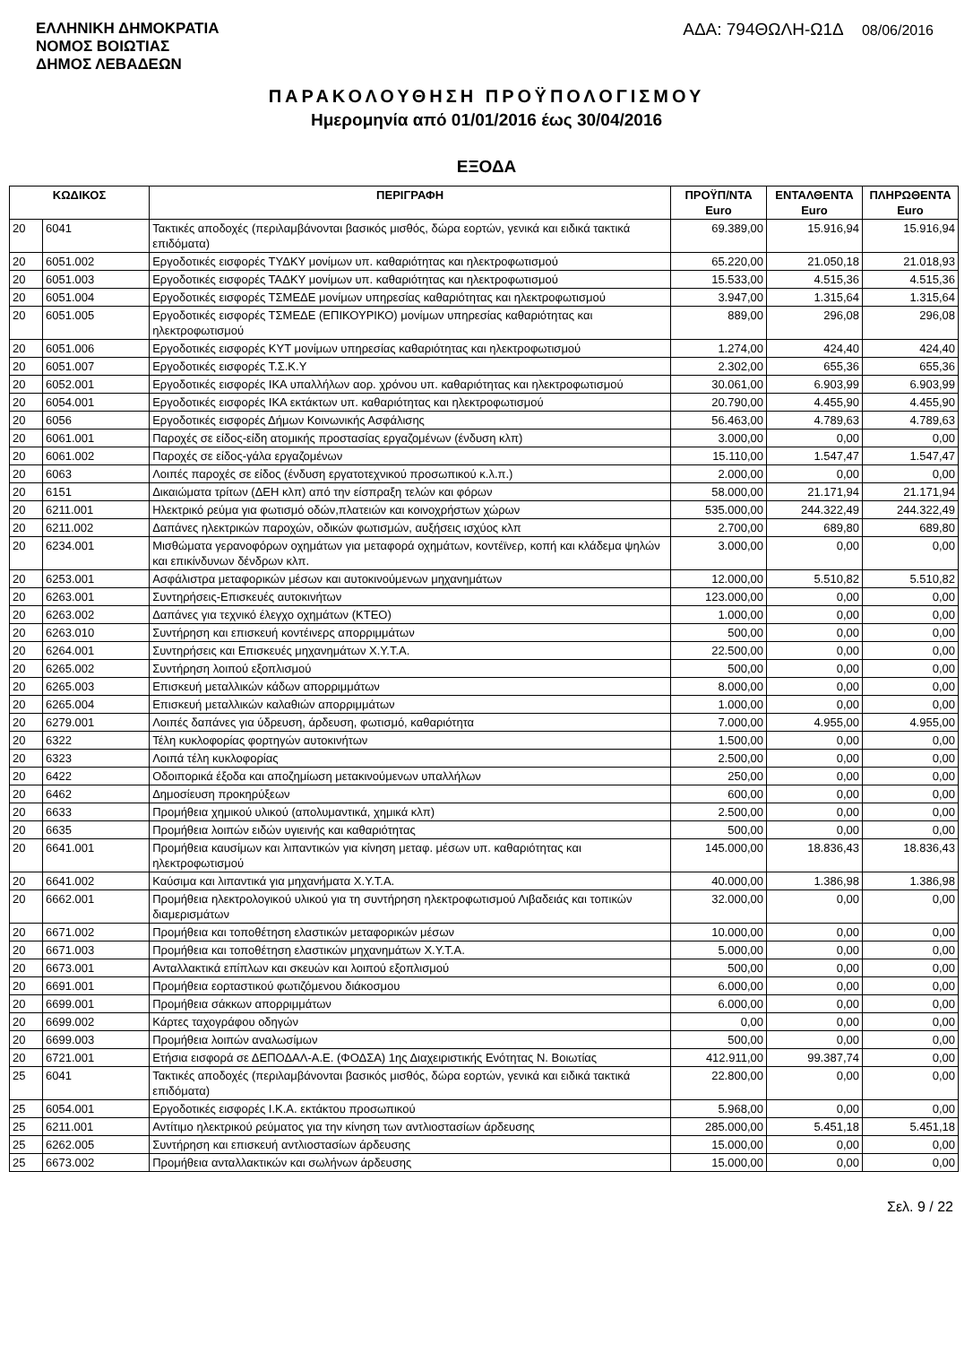ΕΛΛΗΝΙΚΗ ΔΗΜΟΚΡΑΤΙΑ
ΝΟΜΟΣ ΒΟΙΩΤΙΑΣ
ΔΗΜΟΣ ΛΕΒΑΔΕΩΝ
ΑΔΑ: 794ΘΩΛΗ-Ω1Δ 08/06/2016
ΠΑΡΑΚΟΛΟΥΘΗΣΗ ΠΡΟΫΠΟΛΟΓΙΣΜΟΥ
Ημερομηνία από 01/01/2016 έως 30/04/2016
ΕΞΟΔΑ
| ΚΩΔΙΚΟΣ | | ΠΕΡΙΓΡΑΦΗ | ΠΡΟΫΠ/ΝΤΑ Euro | ΕΝΤΑΛΘΕΝΤΑ Euro | ΠΛΗΡΩΘΕΝΤΑ Euro |
| --- | --- | --- | --- | --- | --- |
| 20 | 6041 | Τακτικές αποδοχές (περιλαμβάνονται βασικός μισθός, δώρα εορτών, γενικά και ειδικά τακτικά επιδόματα) | 69.389,00 | 15.916,94 | 15.916,94 |
| 20 | 6051.002 | Εργοδοτικές εισφορές ΤΥΔΚΥ μονίμων υπ. καθαριότητας και ηλεκτροφωτισμού | 65.220,00 | 21.050,18 | 21.018,93 |
| 20 | 6051.003 | Εργοδοτικές εισφορές ΤΑΔΚΥ μονίμων υπ. καθαριότητας και ηλεκτροφωτισμού | 15.533,00 | 4.515,36 | 4.515,36 |
| 20 | 6051.004 | Εργοδοτικές εισφορές ΤΣΜΕΔΕ μονίμων υπηρεσίας καθαριότητας και ηλεκτροφωτισμού | 3.947,00 | 1.315,64 | 1.315,64 |
| 20 | 6051.005 | Εργοδοτικές εισφορές ΤΣΜΕΔΕ (ΕΠΙΚΟΥΡΙΚΟ) μονίμων υπηρεσίας καθαριότητας και ηλεκτροφωτισμού | 889,00 | 296,08 | 296,08 |
| 20 | 6051.006 | Εργοδοτικές εισφορές ΚΥΤ μονίμων υπηρεσίας καθαριότητας και ηλεκτροφωτισμού | 1.274,00 | 424,40 | 424,40 |
| 20 | 6051.007 | Εργοδοτικές εισφορές Τ.Σ.Κ.Υ | 2.302,00 | 655,36 | 655,36 |
| 20 | 6052.001 | Εργοδοτικές εισφορές ΙΚΑ υπαλλήλων αορ. χρόνου υπ. καθαριότητας και ηλεκτροφωτισμού | 30.061,00 | 6.903,99 | 6.903,99 |
| 20 | 6054.001 | Εργοδοτικές εισφορές ΙΚΑ εκτάκτων υπ. καθαριότητας και ηλεκτροφωτισμού | 20.790,00 | 4.455,90 | 4.455,90 |
| 20 | 6056 | Εργοδοτικές εισφορές Δήμων Κοινωνικής Ασφάλισης | 56.463,00 | 4.789,63 | 4.789,63 |
| 20 | 6061.001 | Παροχές σε είδος-είδη ατομικής προστασίας εργαζομένων (ένδυση κλπ) | 3.000,00 | 0,00 | 0,00 |
| 20 | 6061.002 | Παροχές σε είδος-γάλα εργαζομένων | 15.110,00 | 1.547,47 | 1.547,47 |
| 20 | 6063 | Λοιπές παροχές σε είδος (ένδυση εργατοτεχνικού προσωπικού κ.λ.π.) | 2.000,00 | 0,00 | 0,00 |
| 20 | 6151 | Δικαιώματα τρίτων (ΔΕΗ κλπ) από την είσπραξη τελών και φόρων | 58.000,00 | 21.171,94 | 21.171,94 |
| 20 | 6211.001 | Ηλεκτρικό ρεύμα για φωτισμό οδών,πλατειών και κοινοχρήστων χώρων | 535.000,00 | 244.322,49 | 244.322,49 |
| 20 | 6211.002 | Δαπάνες ηλεκτρικών παροχών, οδικών φωτισμών, αυξήσεις ισχύος κλπ | 2.700,00 | 689,80 | 689,80 |
| 20 | 6234.001 | Μισθώματα γερανοφόρων οχημάτων για μεταφορά οχημάτων, κοντέϊνερ, κοπή και κλάδεμα ψηλών και επικίνδυνων δένδρων κλπ. | 3.000,00 | 0,00 | 0,00 |
| 20 | 6253.001 | Ασφάλιστρα μεταφορικών μέσων και αυτοκινούμενων μηχανημάτων | 12.000,00 | 5.510,82 | 5.510,82 |
| 20 | 6263.001 | Συντηρήσεις-Επισκευές αυτοκινήτων | 123.000,00 | 0,00 | 0,00 |
| 20 | 6263.002 | Δαπάνες για τεχνικό έλεγχο οχημάτων (ΚΤΕΟ) | 1.000,00 | 0,00 | 0,00 |
| 20 | 6263.010 | Συντήρηση και επισκευή κοντέινερς απορριμμάτων | 500,00 | 0,00 | 0,00 |
| 20 | 6264.001 | Συντηρήσεις και Επισκευές μηχανημάτων Χ.Υ.Τ.Α. | 22.500,00 | 0,00 | 0,00 |
| 20 | 6265.002 | Συντήρηση λοιπού εξοπλισμού | 500,00 | 0,00 | 0,00 |
| 20 | 6265.003 | Επισκευή μεταλλικών κάδων απορριμμάτων | 8.000,00 | 0,00 | 0,00 |
| 20 | 6265.004 | Επισκευή μεταλλικών καλαθιών απορριμμάτων | 1.000,00 | 0,00 | 0,00 |
| 20 | 6279.001 | Λοιπές δαπάνες για ύδρευση, άρδευση, φωτισμό, καθαριότητα | 7.000,00 | 4.955,00 | 4.955,00 |
| 20 | 6322 | Τέλη κυκλοφορίας φορτηγών αυτοκινήτων | 1.500,00 | 0,00 | 0,00 |
| 20 | 6323 | Λοιπά τέλη κυκλοφορίας | 2.500,00 | 0,00 | 0,00 |
| 20 | 6422 | Οδοιπορικά έξοδα και αποζημίωση μετακινούμενων υπαλλήλων | 250,00 | 0,00 | 0,00 |
| 20 | 6462 | Δημοσίευση προκηρύξεων | 600,00 | 0,00 | 0,00 |
| 20 | 6633 | Προμήθεια χημικού υλικού (απολυμαντικά, χημικά κλπ) | 2.500,00 | 0,00 | 0,00 |
| 20 | 6635 | Προμήθεια λοιπών ειδών υγιεινής και καθαριότητας | 500,00 | 0,00 | 0,00 |
| 20 | 6641.001 | Προμήθεια καυσίμων και λιπαντικών για κίνηση μεταφ. μέσων υπ. καθαριότητας και ηλεκτροφωτισμού | 145.000,00 | 18.836,43 | 18.836,43 |
| 20 | 6641.002 | Καύσιμα και λιπαντικά για μηχανήματα Χ.Υ.Τ.Α. | 40.000,00 | 1.386,98 | 1.386,98 |
| 20 | 6662.001 | Προμήθεια ηλεκτρολογικού υλικού για τη συντήρηση ηλεκτροφωτισμού Λιβαδειάς και τοπικών διαμερισμάτων | 32.000,00 | 0,00 | 0,00 |
| 20 | 6671.002 | Προμήθεια και τοποθέτηση ελαστικών μεταφορικών μέσων | 10.000,00 | 0,00 | 0,00 |
| 20 | 6671.003 | Προμήθεια και τοποθέτηση ελαστικών μηχανημάτων Χ.Υ.Τ.Α. | 5.000,00 | 0,00 | 0,00 |
| 20 | 6673.001 | Ανταλλακτικά επίπλων και σκευών και λοιπού εξοπλισμού | 500,00 | 0,00 | 0,00 |
| 20 | 6691.001 | Προμήθεια εορταστικού φωτιζόμενου διάκοσμου | 6.000,00 | 0,00 | 0,00 |
| 20 | 6699.001 | Προμήθεια σάκκων απορριμμάτων | 6.000,00 | 0,00 | 0,00 |
| 20 | 6699.002 | Κάρτες ταχογράφου οδηγών | 0,00 | 0,00 | 0,00 |
| 20 | 6699.003 | Προμήθεια λοιπών αναλωσίμων | 500,00 | 0,00 | 0,00 |
| 20 | 6721.001 | Ετήσια εισφορά σε ΔΕΠΟΔΑΛ-Α.Ε. (ΦΟΔΣΑ) 1ης Διαχειριστικής Ενότητας Ν. Βοιωτίας | 412.911,00 | 99.387,74 | 0,00 |
| 25 | 6041 | Τακτικές αποδοχές (περιλαμβάνονται βασικός μισθός, δώρα εορτών, γενικά και ειδικά τακτικά επιδόματα) | 22.800,00 | 0,00 | 0,00 |
| 25 | 6054.001 | Εργοδοτικές εισφορές Ι.Κ.Α. εκτάκτου προσωπικού | 5.968,00 | 0,00 | 0,00 |
| 25 | 6211.001 | Αντίτιμο ηλεκτρικού ρεύματος για την κίνηση των αντλιοστασίων άρδευσης | 285.000,00 | 5.451,18 | 5.451,18 |
| 25 | 6262.005 | Συντήρηση και επισκευή αντλιοστασίων άρδευσης | 15.000,00 | 0,00 | 0,00 |
| 25 | 6673.002 | Προμήθεια ανταλλακτικών και σωλήνων άρδευσης | 15.000,00 | 0,00 | 0,00 |
Σελ. 9 / 22